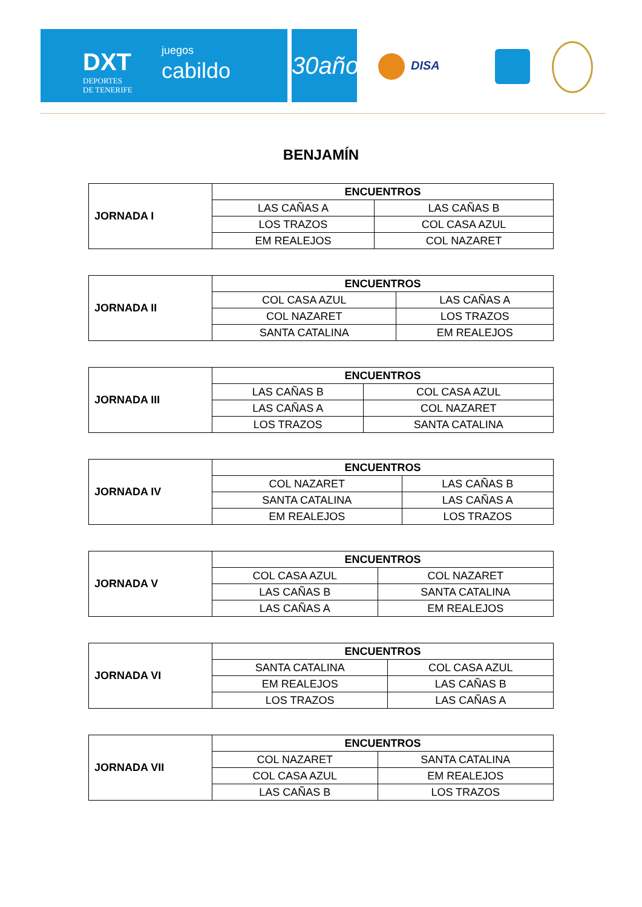DXT
DEPORTES
DE TENERIFE
juegos
cabildo
30años
DISA
BENJAMÍN
| JORNADA I | ENCUENTROS | |
| | LAS CAÑAS A | LAS CAÑAS B |
| | LOS TRAZOS | COL CASA AZUL |
| | EM REALEJOS | COL NAZARET |
| JORNADA II | ENCUENTROS | |
| | COL CASA AZUL | LAS CAÑAS A |
| | COL NAZARET | LOS TRAZOS |
| | SANTA CATALINA | EM REALEJOS |
| JORNADA III | ENCUENTROS | |
| | LAS CAÑAS B | COL CASA AZUL |
| | LAS CAÑAS A | COL NAZARET |
| | LOS TRAZOS | SANTA CATALINA |
| JORNADA IV | ENCUENTROS | |
| | COL NAZARET | LAS CAÑAS B |
| | SANTA CATALINA | LAS CAÑAS A |
| | EM REALEJOS | LOS TRAZOS |
| JORNADA V | ENCUENTROS | |
| | COL CASA AZUL | COL NAZARET |
| | LAS CAÑAS B | SANTA CATALINA |
| | LAS CAÑAS A | EM REALEJOS |
| JORNADA VI | ENCUENTROS | |
| | SANTA CATALINA | COL CASA AZUL |
| | EM REALEJOS | LAS CAÑAS B |
| | LOS TRAZOS | LAS CAÑAS A |
| JORNADA VII | ENCUENTROS | |
| | COL NAZARET | SANTA CATALINA |
| | COL CASA AZUL | EM REALEJOS |
| | LAS CAÑAS B | LOS TRAZOS |